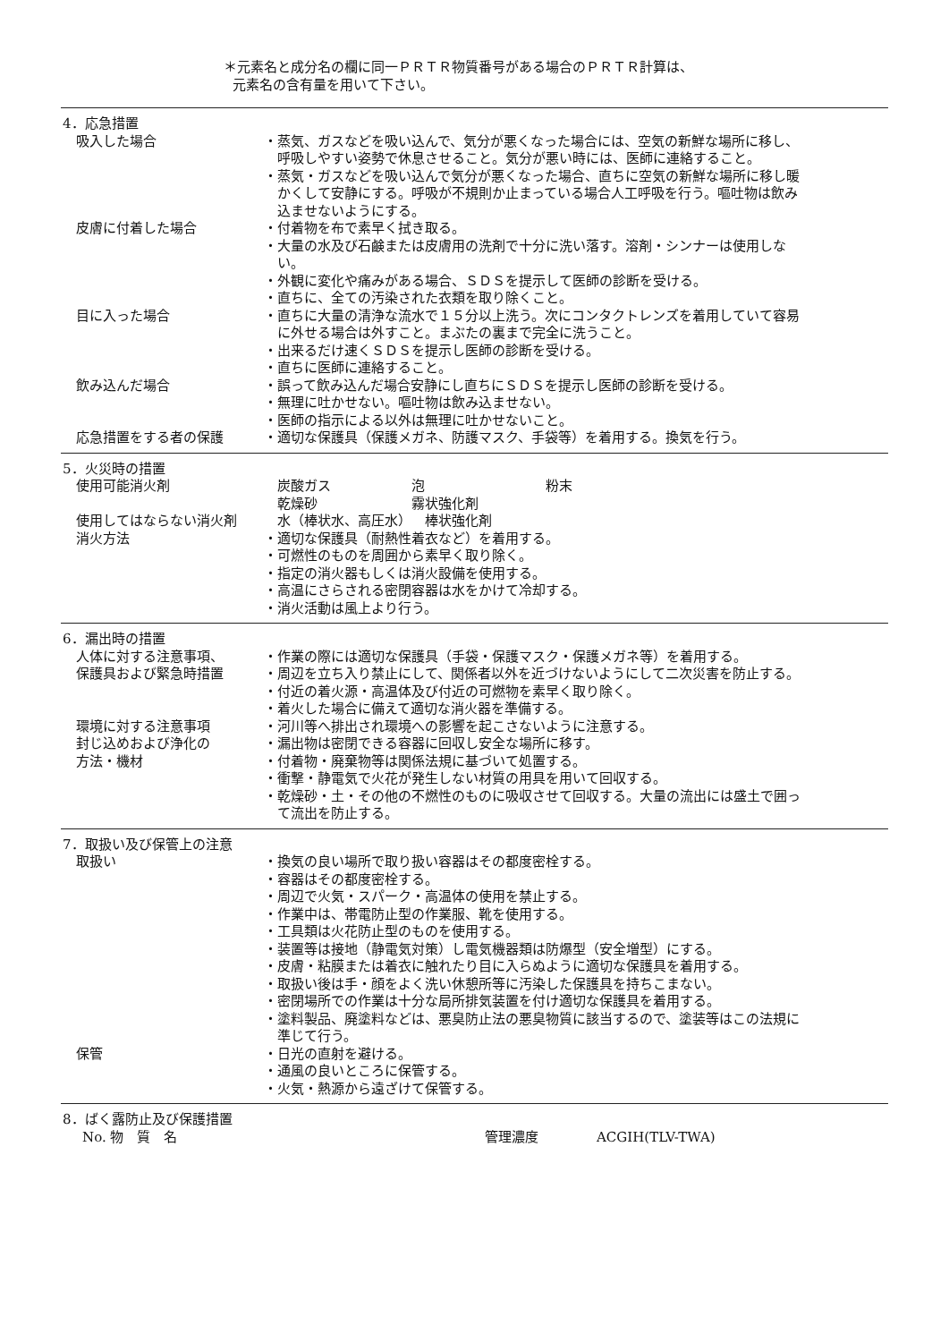＊元素名と成分名の欄に同一ＰＲＴＲ物質番号がある場合のＰＲＴＲ計算は、
元素名の含有量を用いて下さい。
4．応急措置
吸入した場合 ・蒸気、ガスなどを吸い込んで、気分が悪くなった場合には、空気の新鮮な場所に移し、呼吸しやすい姿勢で休息させること。気分が悪い時には、医師に連絡すること。
・蒸気・ガスなどを吸い込んで気分が悪くなった場合、直ちに空気の新鮮な場所に移し暖かくして安静にする。呼吸が不規則か止まっている場合人工呼吸を行う。嘔吐物は飲み込ませないようにする。
皮膚に付着した場合 ・付着物を布で素早く拭き取る。
・大量の水及び石鹸または皮膚用の洗剤で十分に洗い落す。溶剤・シンナーは使用しない。
・外観に変化や痛みがある場合、ＳＤＳを提示して医師の診断を受ける。
・直ちに、全ての汚染された衣類を取り除くこと。
目に入った場合 ・直ちに大量の清浄な流水で１５分以上洗う。次にコンタクトレンズを着用していて容易に外せる場合は外すこと。まぶたの裏まで完全に洗うこと。
・出来るだけ速くＳＤＳを提示し医師の診断を受ける。
・直ちに医師に連絡すること。
飲み込んだ場合 ・誤って飲み込んだ場合安静にし直ちにＳＤＳを提示し医師の診断を受ける。
・無理に吐かせない。嘔吐物は飲み込ませない。
・医師の指示による以外は無理に吐かせないこと。
応急措置をする者の保護 ・適切な保護具（保護メガネ、防護マスク、手袋等）を着用する。換気を行う。
5．火災時の措置
使用可能消火剤 炭酸ガス      泡         粉末
乾燥砂       霧状強化剤
使用してはならない消火剤 水（棒状水、高圧水） 棒状強化剤
消火方法 ・適切な保護具（耐熱性着衣など）を着用する。
・可燃性のものを周囲から素早く取り除く。
・指定の消火器もしくは消火設備を使用する。
・高温にさらされる密閉容器は水をかけて冷却する。
・消火活動は風上より行う。
6．漏出時の措置
人体に対する注意事項、
保護具および緊急時措置
・作業の際には適切な保護具（手袋・保護マスク・保護メガネ等）を着用する。
・周辺を立ち入り禁止にして、関係者以外を近づけないようにして二次災害を防止する。
・付近の着火源・高温体及び付近の可燃物を素早く取り除く。
・着火した場合に備えて適切な消火器を準備する。
環境に対する注意事項 ・河川等へ排出され環境への影響を起こさないように注意する。
封じ込めおよび浄化の
方法・機材
・漏出物は密閉できる容器に回収し安全な場所に移す。
・付着物・廃棄物等は関係法規に基づいて処置する。
・衝撃・静電気で火花が発生しない材質の用具を用いて回収する。
・乾燥砂・土・その他の不燃性のものに吸収させて回収する。大量の流出には盛土で囲って流出を防止する。
7．取扱い及び保管上の注意
取扱い ・換気の良い場所で取り扱い容器はその都度密栓する。
・容器はその都度密栓する。
・周辺で火気・スパーク・高温体の使用を禁止する。
・作業中は、帯電防止型の作業服、靴を使用する。
・工具類は火花防止型のものを使用する。
・装置等は接地（静電気対策）し電気機器類は防爆型（安全増型）にする。
・皮膚・粘膜または着衣に触れたり目に入らぬように適切な保護具を着用する。
・取扱い後は手・顔をよく洗い休憩所等に汚染した保護具を持ちこまない。
・密閉場所での作業は十分な局所排気装置を付け適切な保護具を着用する。
・塗料製品、廃塗料などは、悪臭防止法の悪臭物質に該当するので、塗装等はこの法規に準じて行う。
保管 ・日光の直射を避ける。
・通風の良いところに保管する。
・火気・熱源から遠ざけて保管する。
8．ばく露防止及び保護措置
No. 物 質 名 管理濃度 ACGIH(TLV-TWA)